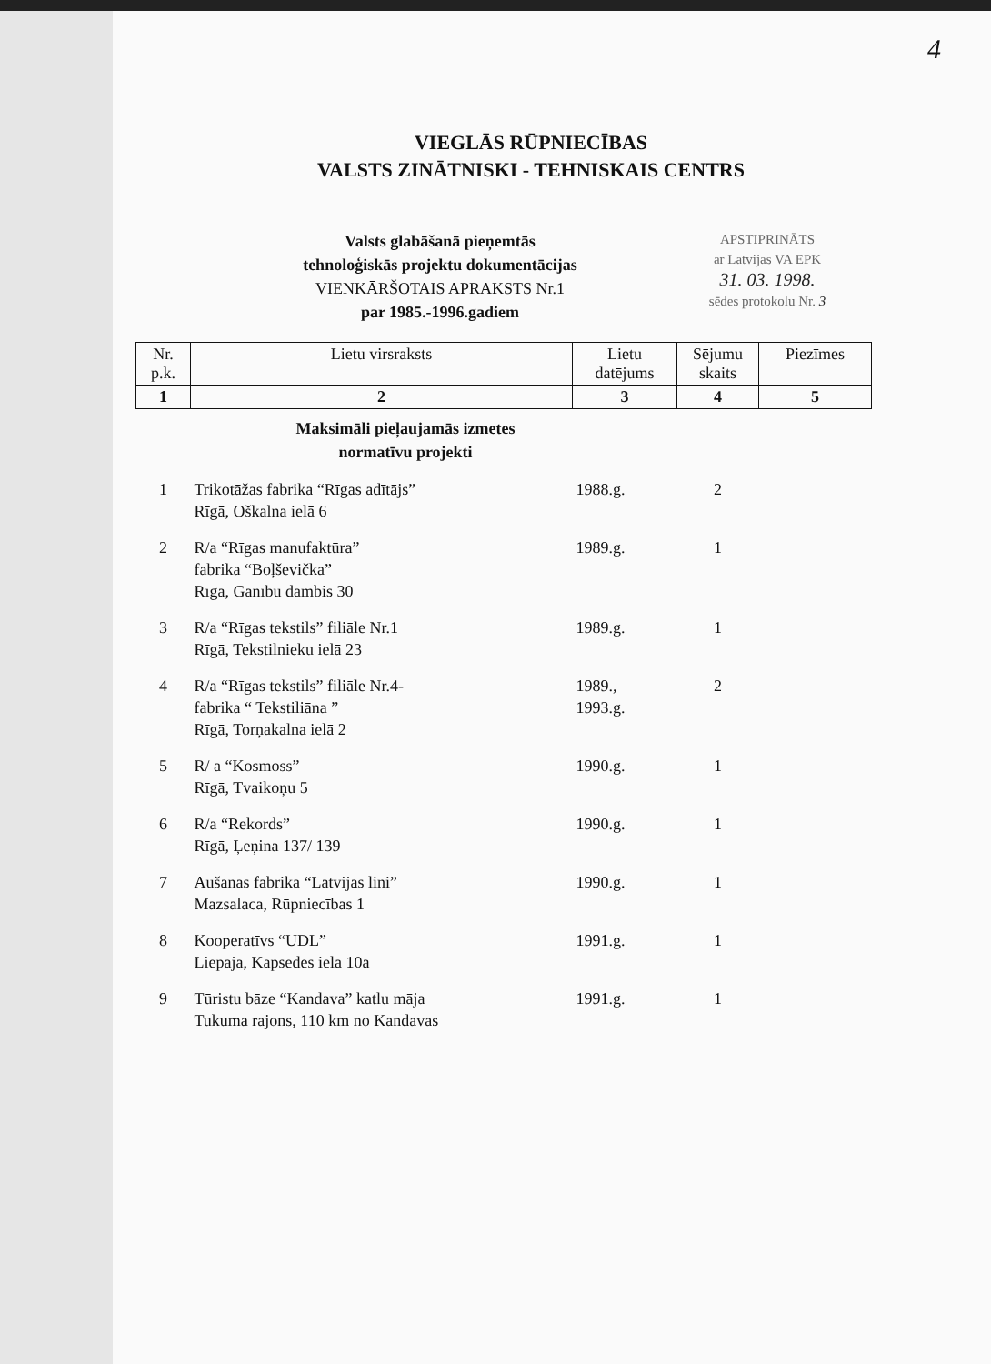4
VIEGLĀS RŪPNIECĪBAS
VALSTS ZINĀTNISKI - TEHNISKAIS CENTRS
Valsts glabāšanā pieņemtās
tehnoloģiskās projektu dokumentācijas
VIENKĀRŠOTAIS APRAKSTS Nr.1
par 1985.-1996.gadiem
APSTIPRINĀTS
ar Latvijas VA EPK
31. 03. 1998.
sēdes protokolu Nr. 3
| Nr. p.k. | Lietu virsraksts | Lietu datējums | Sējumu skaits | Piezīmes |
| --- | --- | --- | --- | --- |
| 1 | 2 | 3 | 4 | 5 |
| Maksimāli pieļaujamās izmetes normatīvu projekti | | | | |
| 1 | Trikotāžas fabrika “Rīgas adītājs” Rīgā, Oškalna ielā 6 | 1988.g. | 2 | |
| 2 | R/a “Rīgas manufaktūra” fabrika “Boļševička” Rīgā, Ganību dambis 30 | 1989.g. | 1 | |
| 3 | R/a “Rīgas tekstils” filiāle Nr.1 Rīgā, Tekstilnieku ielā 23 | 1989.g. | 1 | |
| 4 | R/a “Rīgas tekstils” filiāle Nr.4- fabrika “ Tekstiliāna ” Rīgā, Torņakalna ielā 2 | 1989., 1993.g. | 2 | |
| 5 | R/ a “Kosmoss” Rīgā, Tvaikoņu 5 | 1990.g. | 1 | |
| 6 | R/a “Rekords” Rīgā, Ļeņina 137/ 139 | 1990.g. | 1 | |
| 7 | Aušanas fabrika “Latvijas lini” Mazsalaca, Rūpniecības 1 | 1990.g. | 1 | |
| 8 | Kooperatīvs “UDL” Liepāja, Kapsēdes ielā 10a | 1991.g. | 1 | |
| 9 | Tūristu bāze “Kandava” katlu māja Tukuma rajons, 110 km no Kandavas | 1991.g. | 1 | |